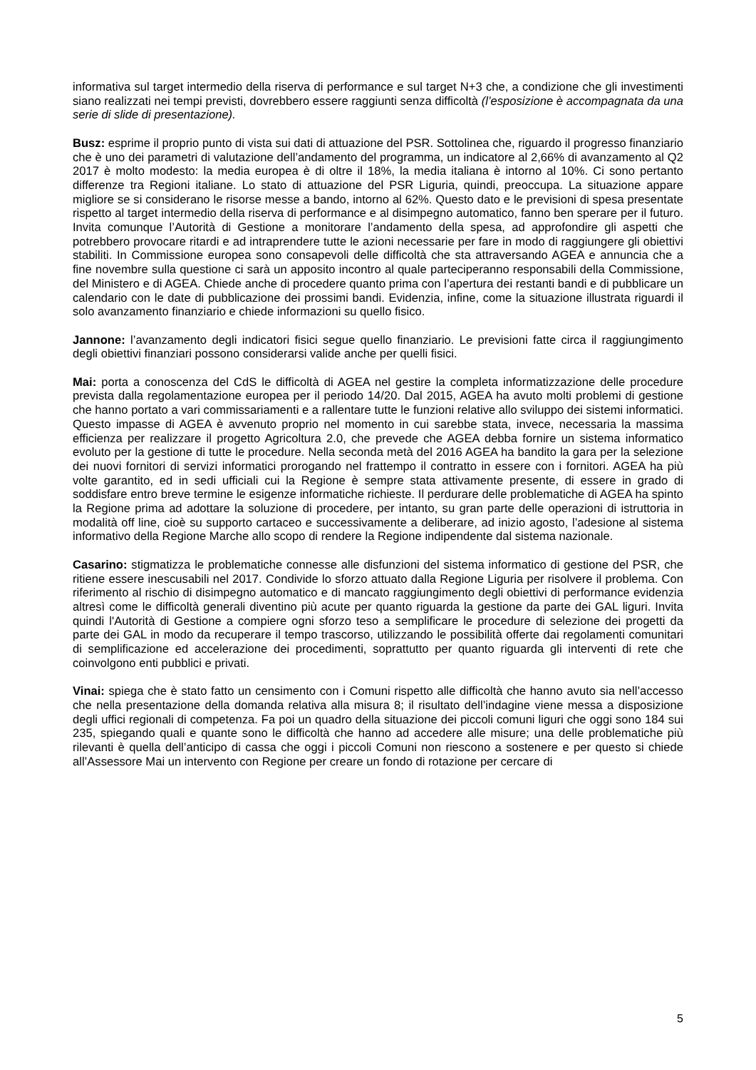informativa sul target intermedio della riserva di performance e sul target N+3 che, a condizione che gli investimenti siano realizzati nei tempi previsti, dovrebbero essere raggiunti senza difficoltà (l’esposizione è accompagnata da una serie di slide di presentazione).
Busz: esprime il proprio punto di vista sui dati di attuazione del PSR. Sottolinea che, riguardo il progresso finanziario che è uno dei parametri di valutazione dell’andamento del programma, un indicatore al 2,66% di avanzamento al Q2 2017 è molto modesto: la media europea è di oltre il 18%, la media italiana è intorno al 10%. Ci sono pertanto differenze tra Regioni italiane. Lo stato di attuazione del PSR Liguria, quindi, preoccupa. La situazione appare migliore se si considerano le risorse messe a bando, intorno al 62%. Questo dato e le previsioni di spesa presentate rispetto al target intermedio della riserva di performance e al disimpegno automatico, fanno ben sperare per il futuro. Invita comunque l’Autorità di Gestione a monitorare l’andamento della spesa, ad approfondire gli aspetti che potrebbero provocare ritardi e ad intraprendere tutte le azioni necessarie per fare in modo di raggiungere gli obiettivi stabiliti. In Commissione europea sono consapevoli delle difficoltà che sta attraversando AGEA e annuncia che a fine novembre sulla questione ci sarà un apposito incontro al quale parteciperanno responsabili della Commissione, del Ministero e di AGEA. Chiede anche di procedere quanto prima con l’apertura dei restanti bandi e di pubblicare un calendario con le date di pubblicazione dei prossimi bandi. Evidenzia, infine, come la situazione illustrata riguardi il solo avanzamento finanziario e chiede informazioni su quello fisico.
Jannone: l’avanzamento degli indicatori fisici segue quello finanziario. Le previsioni fatte circa il raggiungimento degli obiettivi finanziari possono considerarsi valide anche per quelli fisici.
Mai: porta a conoscenza del CdS le difficoltà di AGEA nel gestire la completa informatizzazione delle procedure prevista dalla regolamentazione europea per il periodo 14/20. Dal 2015, AGEA ha avuto molti problemi di gestione che hanno portato a vari commissariamenti e a rallentare tutte le funzioni relative allo sviluppo dei sistemi informatici. Questo impasse di AGEA è avvenuto proprio nel momento in cui sarebbe stata, invece, necessaria la massima efficienza per realizzare il progetto Agricoltura 2.0, che prevede che AGEA debba fornire un sistema informatico evoluto per la gestione di tutte le procedure. Nella seconda metà del 2016 AGEA ha bandito la gara per la selezione dei nuovi fornitori di servizi informatici prorogando nel frattempo il contratto in essere con i fornitori. AGEA ha più volte garantito, ed in sedi ufficiali cui la Regione è sempre stata attivamente presente, di essere in grado di soddisfare entro breve termine le esigenze informatiche richieste. Il perdurare delle problematiche di AGEA ha spinto la Regione prima ad adottare la soluzione di procedere, per intanto, su gran parte delle operazioni di istruttoria in modalità off line, cioè su supporto cartaceo e successivamente a deliberare, ad inizio agosto, l’adesione al sistema informativo della Regione Marche allo scopo di rendere la Regione indipendente dal sistema nazionale.
Casarino: stigmatizza le problematiche connesse alle disfunzioni del sistema informatico di gestione del PSR, che ritiene essere inescusabili nel 2017. Condivide lo sforzo attuato dalla Regione Liguria per risolvere il problema. Con riferimento al rischio di disimpegno automatico e di mancato raggiungimento degli obiettivi di performance evidenzia altresì come le difficoltà generali diventino più acute per quanto riguarda la gestione da parte dei GAL liguri. Invita quindi l'Autorità di Gestione a compiere ogni sforzo teso a semplificare le procedure di selezione dei progetti da parte dei GAL in modo da recuperare il tempo trascorso, utilizzando le possibilità offerte dai regolamenti comunitari di semplificazione ed accelerazione dei procedimenti, soprattutto per quanto riguarda gli interventi di rete che coinvolgono enti pubblici e privati.
Vinai: spiega che è stato fatto un censimento con i Comuni rispetto alle difficoltà che hanno avuto sia nell’accesso che nella presentazione della domanda relativa alla misura 8; il risultato dell’indagine viene messa a disposizione degli uffici regionali di competenza. Fa poi un quadro della situazione dei piccoli comuni liguri che oggi sono 184 sui 235, spiegando quali e quante sono le difficoltà che hanno ad accedere alle misure; una delle problematiche più rilevanti è quella dell’anticipo di cassa che oggi i piccoli Comuni non riescono a sostenere e per questo si chiede all’Assessore Mai un intervento con Regione per creare un fondo di rotazione per cercare di
5